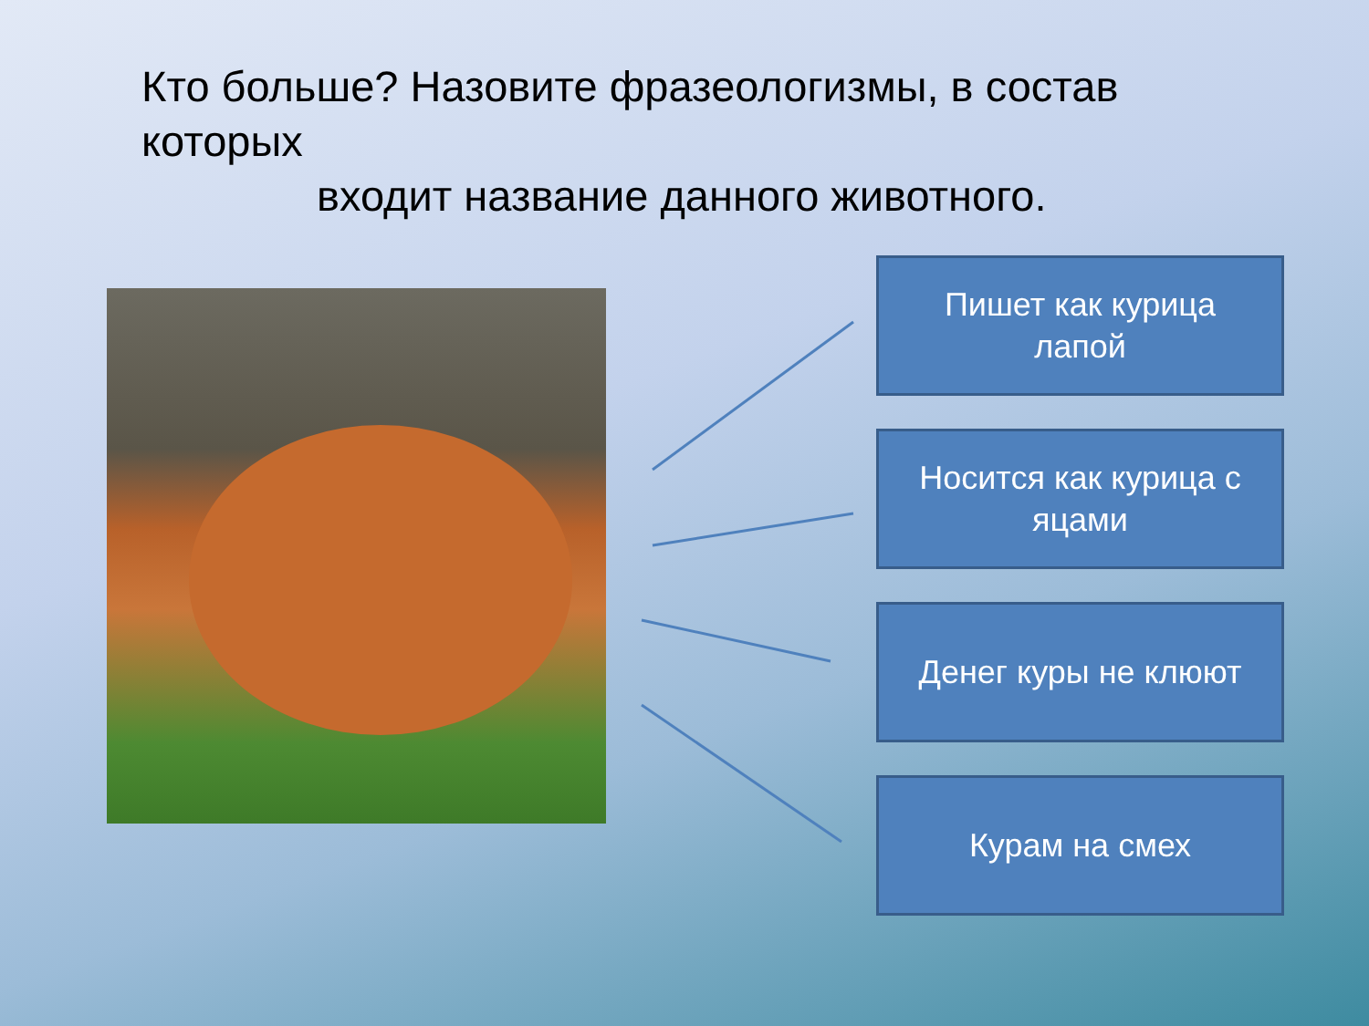Кто больше? Назовите фразеологизмы, в состав которых
входит название данного животного.
Пишет как курица
лапой
Носится как курица с
яцами
Денег куры не клюют
Курам на смех